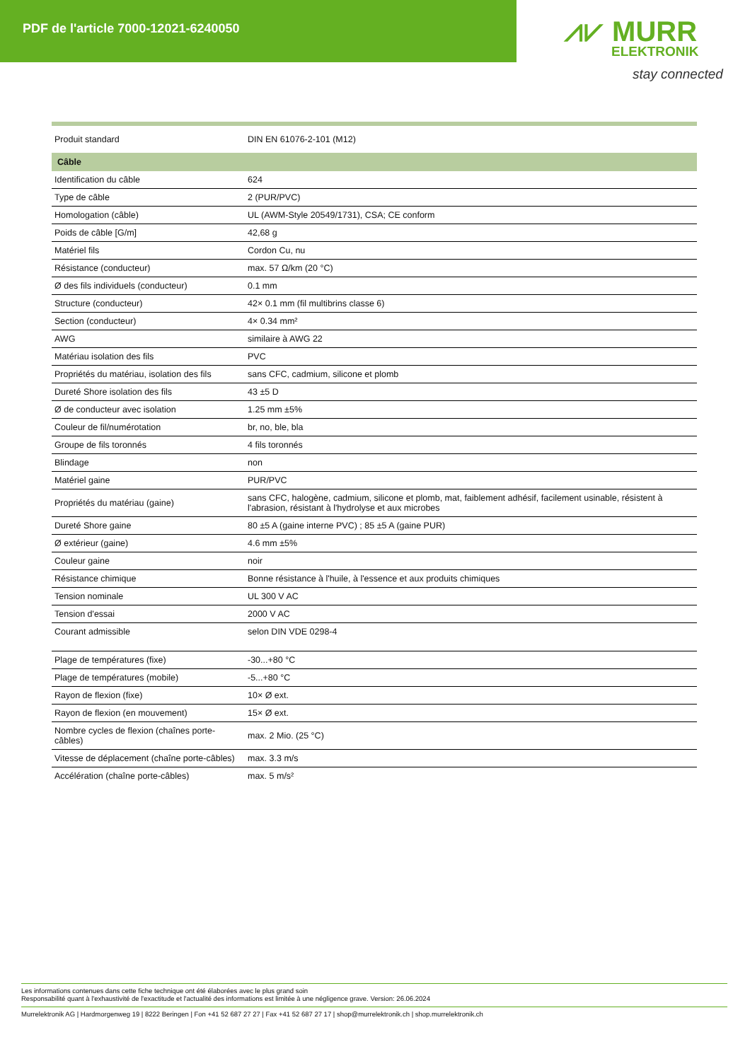PDF de l'article 7000-12021-6240050
⩘⩗ MURR
ELEKTRONIK
stay connected
| Produit standard | DIN EN 61076-2-101 (M12) |
| Câble | |
| Identification du câble | 624 |
| Type de câble | 2 (PUR/PVC) |
| Homologation (câble) | UL (AWM-Style 20549/1731), CSA; CE conform |
| Poids de câble [G/m] | 42,68 g |
| Matériel fils | Cordon Cu, nu |
| Résistance (conducteur) | max. 57 Ω/km (20 °C) |
| Ø des fils individuels (conducteur) | 0.1 mm |
| Structure (conducteur) | 42× 0.1 mm (fil multibrins classe 6) |
| Section (conducteur) | 4× 0.34 mm² |
| AWG | similaire à AWG 22 |
| Matériau isolation des fils | PVC |
| Propriétés du matériau, isolation des fils | sans CFC, cadmium, silicone et plomb |
| Dureté Shore isolation des fils | 43 ±5 D |
| Ø de conducteur avec isolation | 1.25 mm ±5% |
| Couleur de fil/numérotation | br, no, ble, bla |
| Groupe de fils toronnés | 4 fils toronnés |
| Blindage | non |
| Matériel gaine | PUR/PVC |
| Propriétés du matériau (gaine) | sans CFC, halogène, cadmium, silicone et plomb, mat, faiblement adhésif, facilement usinable, résistent à l'abrasion, résistant à l'hydrolyse et aux microbes |
| Dureté Shore gaine | 80 ±5 A (gaine interne PVC) ; 85 ±5 A (gaine PUR) |
| Ø extérieur (gaine) | 4.6 mm ±5% |
| Couleur gaine | noir |
| Résistance chimique | Bonne résistance à l'huile, à l'essence et aux produits chimiques |
| Tension nominale | UL 300 V AC |
| Tension d'essai | 2000 V AC |
| Courant admissible | selon DIN VDE 0298-4 |
| Plage de températures (fixe) | -30...+80 °C |
| Plage de températures (mobile) | -5...+80 °C |
| Rayon de flexion (fixe) | 10× Ø ext. |
| Rayon de flexion (en mouvement) | 15× Ø ext. |
| Nombre cycles de flexion (chaînes porte-câbles) | max. 2 Mio. (25 °C) |
| Vitesse de déplacement (chaîne porte-câbles) | max. 3.3 m/s |
| Accélération (chaîne porte-câbles) | max. 5 m/s² |
Les informations contenues dans cette fiche technique ont été élaborées avec le plus grand soin
Responsabilité quant à l'exhaustivité de l'exactitude et l'actualité des informations est limitée à une négligence grave. Version: 26.06.2024
Murrelektronik AG | Hardmorgenweg 19 | 8222 Beringen | Fon +41 52 687 27 27 | Fax +41 52 687 27 17 | shop@murrelektronik.ch | shop.murrelektronik.ch